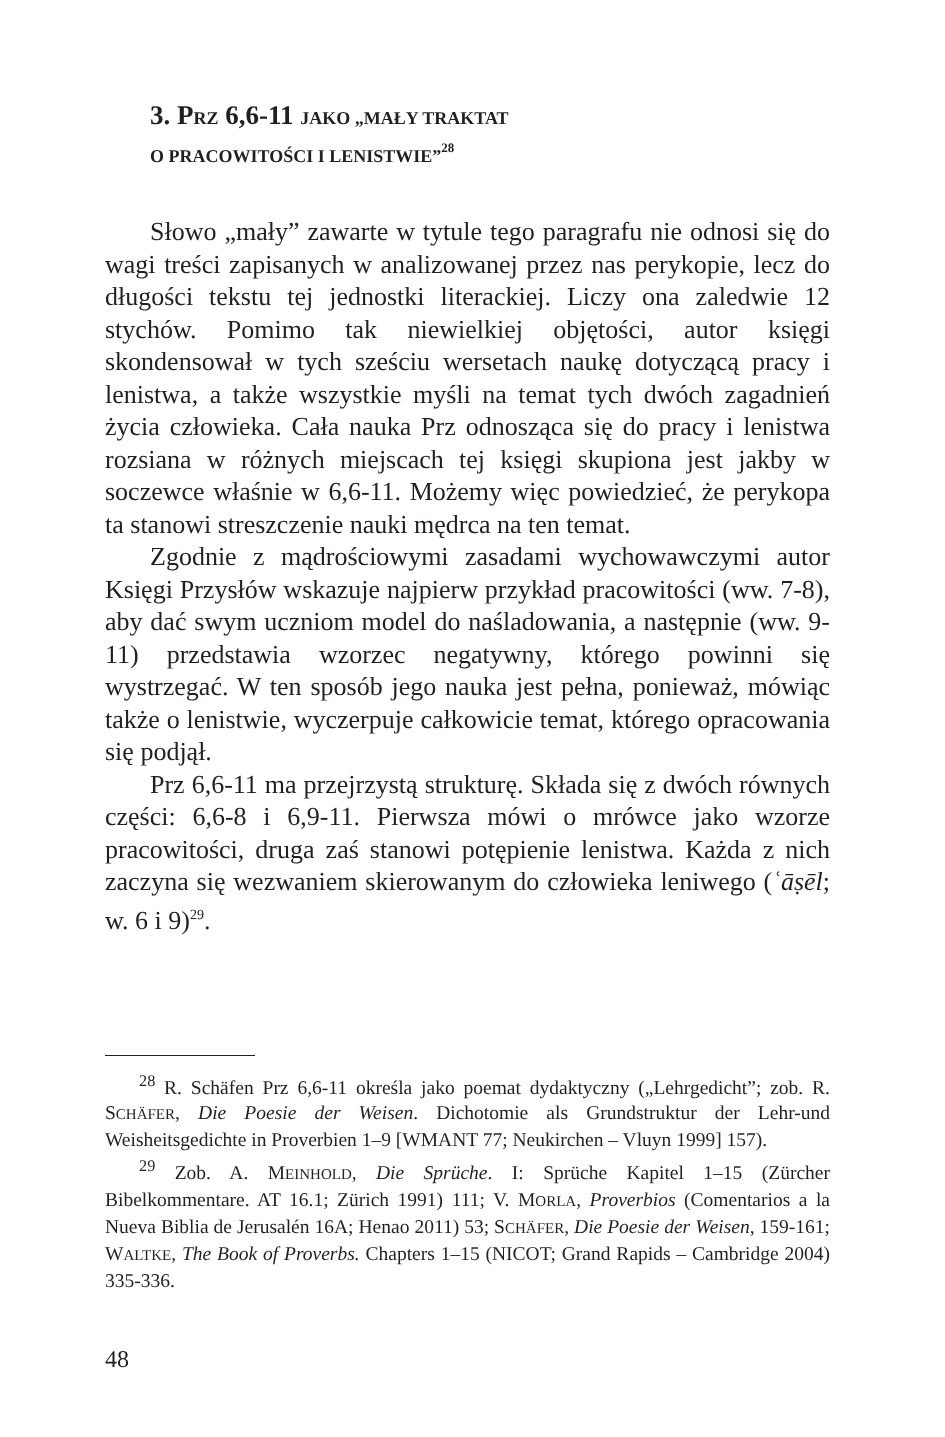3. PRZ 6,6-11 JAKO „MAŁY TRAKTAT
O PRACOWITOŚCI I LENISTWIE”<sup>28</sup>
Słowo „mały” zawarte w tytule tego paragrafu nie odnosi się do wagi treści zapisanych w analizowanej przez nas perykopie, lecz do długości tekstu tej jednostki literackiej. Liczy ona zaledwie 12 stychów. Pomimo tak niewielkiej objętości, autor księgi skondensował w tych sześciu wersetach naukę dotyczącą pracy i lenistwa, a także wszystkie myśli na temat tych dwóch zagadnień życia człowieka. Cała nauka Prz odnosząca się do pracy i lenistwa rozsiana w różnych miejscach tej księgi skupiona jest jakby w soczewce właśnie w 6,6-11. Możemy więc powiedzieć, że perykopa ta stanowi streszczenie nauki mędrca na ten temat.
Zgodnie z mądrościowymi zasadami wychowawczymi autor Księgi Przysłów wskazuje najpierw przykład pracowitości (ww. 7-8), aby dać swym uczniom model do naśladowania, a następnie (ww. 9-11) przedstawia wzorzec negatywny, którego powinni się wystrzegać. W ten sposób jego nauka jest pełna, ponieważ, mówiąc także o lenistwie, wyczerpuje całkowicie temat, którego opracowania się podjął.
Prz 6,6-11 ma przejrzystą strukturę. Składa się z dwóch równych części: 6,6-8 i 6,9-11. Pierwsza mówi o mrówce jako wzorze pracowitości, druga zaś stanowi potępienie lenistwa. Każda z nich zaczyna się wezwaniem skierowanym do człowieka leniwego (ʿāṣēl; w. 6 i 9)<sup>29</sup>.
<sup>28</sup> R. Schäfen Prz 6,6-11 określa jako poemat dydaktyczny („Lehrgedicht”; zob. R. SCHÄFER, Die Poesie der Weisen. Dichotomie als Grundstruktur der Lehr-und Weisheitsgedichte in Proverbien 1–9 [WMANT 77; Neukirchen – Vluyn 1999] 157).
<sup>29</sup> Zob. A. MEINHOLD, Die Sprüche. I: Sprüche Kapitel 1–15 (Zürcher Bibelkommentare. AT 16.1; Zürich 1991) 111; V. MORLA, Proverbios (Comentarios a la Nueva Biblia de Jerusalén 16A; Henao 2011) 53; SCHÄFER, Die Poesie der Weisen, 159-161; WALTKE, The Book of Proverbs. Chapters 1–15 (NICOT; Grand Rapids – Cambridge 2004) 335-336.
48